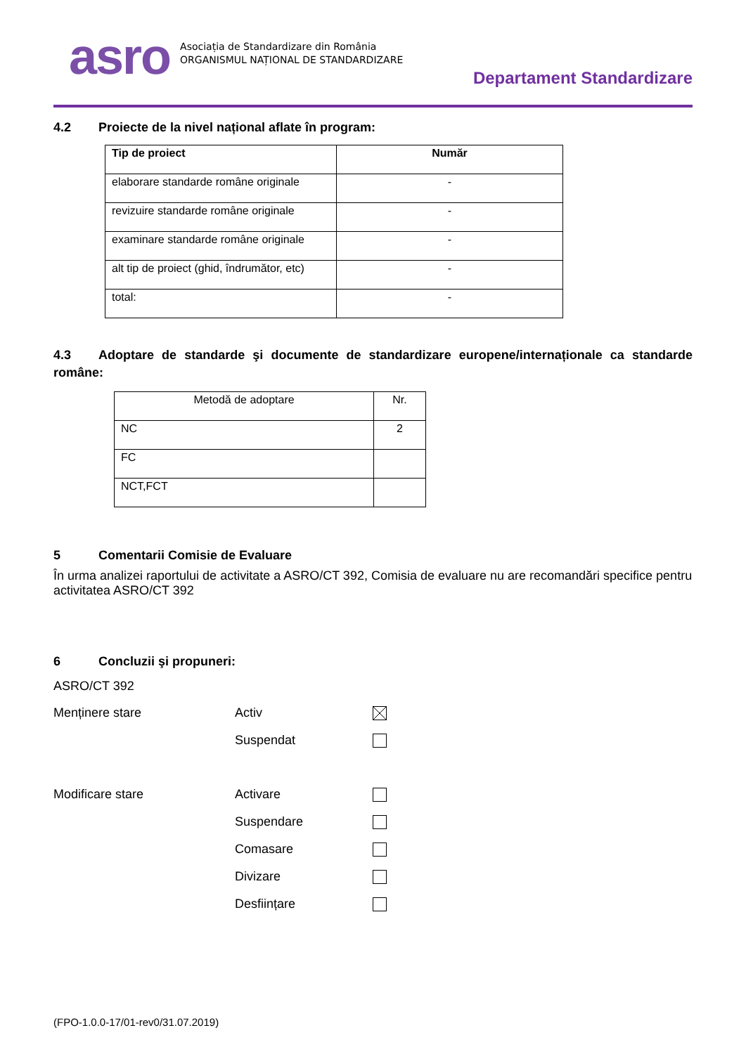asro
Asociația de Standardizare din România
ORGANISMUL NAȚIONAL DE STANDARDIZARE
Departament Standardizare
4.2 Proiecte de la nivel național aflate în program:
| Tip de proiect | Număr |
| --- | --- |
| elaborare standarde române originale | - |
| revizuire standarde române originale | - |
| examinare standarde române originale | - |
| alt tip de proiect (ghid, îndrumător, etc) | - |
| total: | - |
4.3 Adoptare de standarde şi documente de standardizare europene/internaționale ca standarde române:
| Metodă de adoptare | Nr. |
| NC | 2 |
| FC | |
| NCT,FCT | |
5 Comentarii Comisie de Evaluare
În urma analizei raportului de activitate a ASRO/CT 392, Comisia de evaluare nu are recomandări specifice pentru activitatea ASRO/CT 392
6 Concluzii şi propuneri:
ASRO/CT 392
Menținere stare Activ
Suspendat
Modificare stare Activare
Suspendare
Comasare
Divizare
Desființare
(FPO-1.0.0-17/01-rev0/31.07.2019)